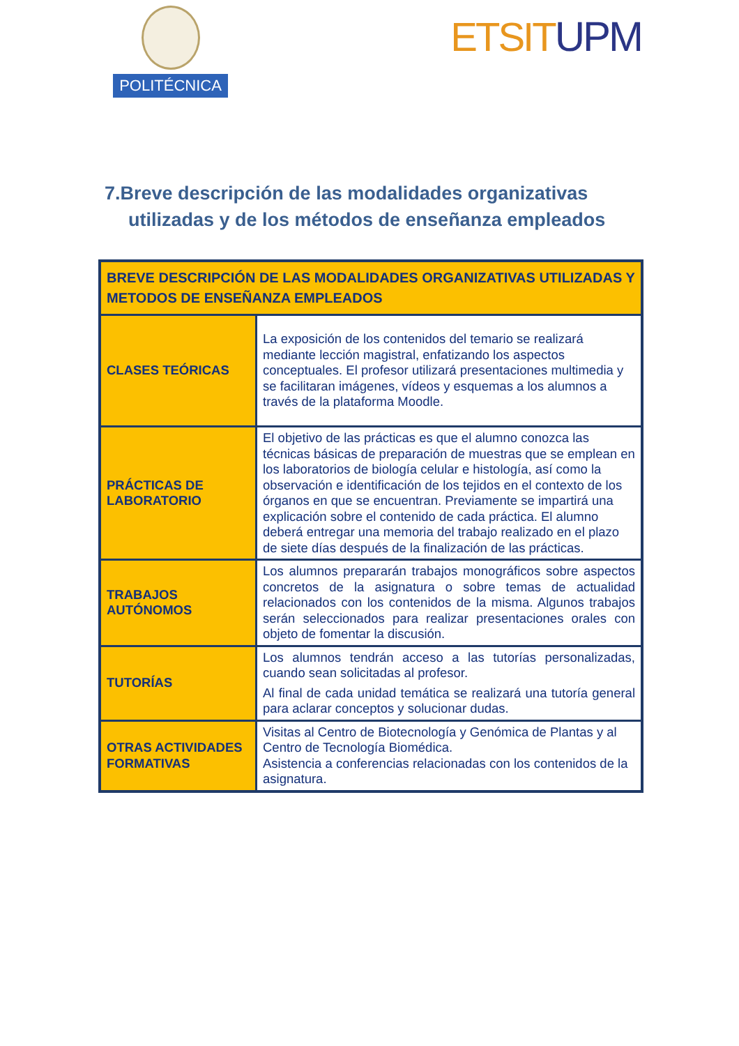POLITÉCNICA
ETSITUPM
7.Breve descripción de las modalidades organizativas
utilizadas y de los métodos de enseñanza empleados
| BREVE DESCRIPCIÓN DE LAS MODALIDADES ORGANIZATIVAS UTILIZADAS Y METODOS DE ENSEÑANZA EMPLEADOS | |
| --- | --- |
| CLASES TEÓRICAS | La exposición de los contenidos del temario se realizará mediante lección magistral, enfatizando los aspectos conceptuales. El profesor utilizará presentaciones multimedia y se facilitaran imágenes, vídeos y esquemas a los alumnos a través de la plataforma Moodle. |
| PRÁCTICAS DE LABORATORIO | El objetivo de las prácticas es que el alumno conozca las técnicas básicas de preparación de muestras que se emplean en los laboratorios de biología celular e histología, así como la observación e identificación de los tejidos en el contexto de los órganos en que se encuentran. Previamente se impartirá una explicación sobre el contenido de cada práctica. El alumno deberá entregar una memoria del trabajo realizado en el plazo de siete días después de la finalización de las prácticas. |
| TRABAJOS AUTÓNOMOS | Los alumnos prepararán trabajos monográficos sobre aspectos concretos de la asignatura o sobre temas de actualidad relacionados con los contenidos de la misma. Algunos trabajos serán seleccionados para realizar presentaciones orales con objeto de fomentar la discusión. |
| TUTORÍAS | Los alumnos tendrán acceso a las tutorías personalizadas, cuando sean solicitadas al profesor. Al final de cada unidad temática se realizará una tutoría general para aclarar conceptos y solucionar dudas. |
| OTRAS ACTIVIDADES FORMATIVAS | Visitas al Centro de Biotecnología y Genómica de Plantas y al Centro de Tecnología Biomédica. Asistencia a conferencias relacionadas con los contenidos de la asignatura. |